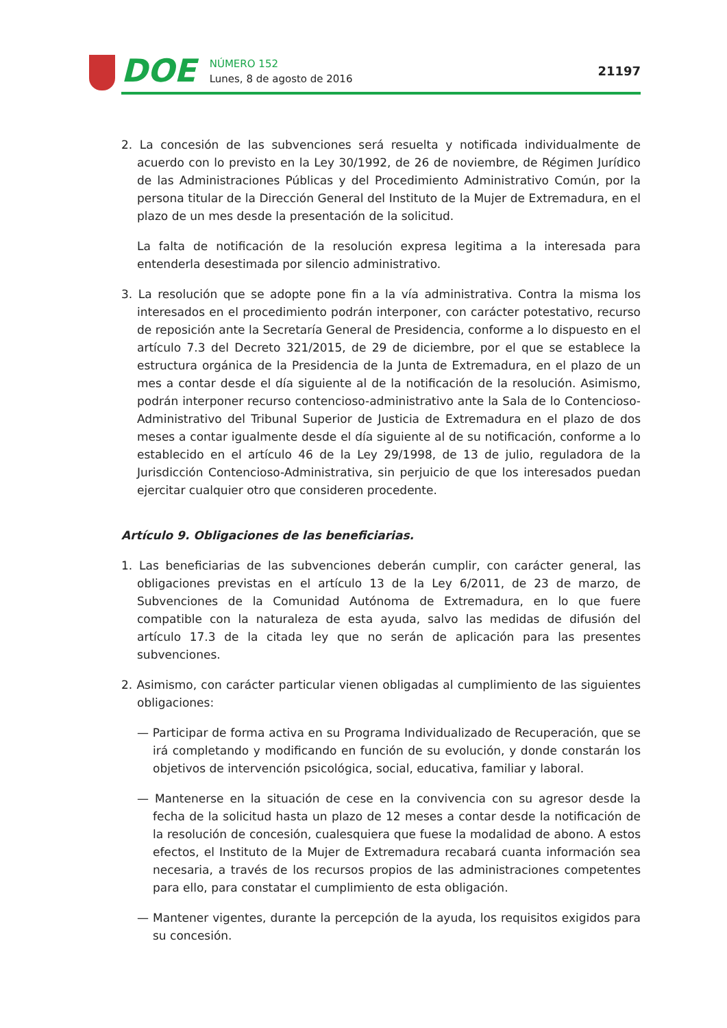DOE
NÚMERO 152
Lunes, 8 de agosto de 2016
21197
2. La concesión de las subvenciones será resuelta y notificada individualmente de acuerdo con lo previsto en la Ley 30/1992, de 26 de noviembre, de Régimen Jurídico de las Administraciones Públicas y del Procedimiento Administrativo Común, por la persona titular de la Dirección General del Instituto de la Mujer de Extremadura, en el plazo de un mes desde la presentación de la solicitud.
La falta de notificación de la resolución expresa legitima a la interesada para entenderla desestimada por silencio administrativo.
3. La resolución que se adopte pone fin a la vía administrativa. Contra la misma los interesados en el procedimiento podrán interponer, con carácter potestativo, recurso de reposición ante la Secretaría General de Presidencia, conforme a lo dispuesto en el artículo 7.3 del Decreto 321/2015, de 29 de diciembre, por el que se establece la estructura orgánica de la Presidencia de la Junta de Extremadura, en el plazo de un mes a contar desde el día siguiente al de la notificación de la resolución. Asimismo, podrán interponer recurso contencioso-administrativo ante la Sala de lo Contencioso-Administrativo del Tribunal Superior de Justicia de Extremadura en el plazo de dos meses a contar igualmente desde el día siguiente al de su notificación, conforme a lo establecido en el artículo 46 de la Ley 29/1998, de 13 de julio, reguladora de la Jurisdicción Contencioso-Administrativa, sin perjuicio de que los interesados puedan ejercitar cualquier otro que consideren procedente.
Artículo 9. Obligaciones de las beneficiarias.
1. Las beneficiarias de las subvenciones deberán cumplir, con carácter general, las obligaciones previstas en el artículo 13 de la Ley 6/2011, de 23 de marzo, de Subvenciones de la Comunidad Autónoma de Extremadura, en lo que fuere compatible con la naturaleza de esta ayuda, salvo las medidas de difusión del artículo 17.3 de la citada ley que no serán de aplicación para las presentes subvenciones.
2. Asimismo, con carácter particular vienen obligadas al cumplimiento de las siguientes obligaciones:
— Participar de forma activa en su Programa Individualizado de Recuperación, que se irá completando y modificando en función de su evolución, y donde constarán los objetivos de intervención psicológica, social, educativa, familiar y laboral.
— Mantenerse en la situación de cese en la convivencia con su agresor desde la fecha de la solicitud hasta un plazo de 12 meses a contar desde la notificación de la resolución de concesión, cualesquiera que fuese la modalidad de abono. A estos efectos, el Instituto de la Mujer de Extremadura recabará cuanta información sea necesaria, a través de los recursos propios de las administraciones competentes para ello, para constatar el cumplimiento de esta obligación.
— Mantener vigentes, durante la percepción de la ayuda, los requisitos exigidos para su concesión.